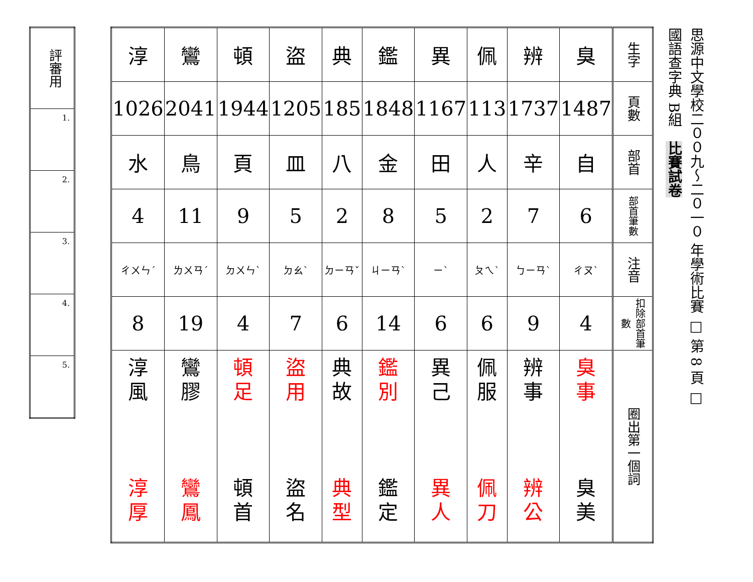思源中文學校二００九～二０一０ 年學術比賽 □ 第 8 頁 □
國語查字典 B組 比賽試卷
| 淳 | 鸞 | 頓 | 盜 | 典 | 鑑 | 異 | 佩 | 辨 | 臭 | 生字 |
| 1026 | 2041 | 1944 | 1205 | 185 | 1848 | 1167 | 113 | 1737 | 1487 | 頁數 |
| 水 | 鳥 | 頁 | 皿 | 八 | 金 | 田 | 人 | 辛 | 自 | 部首 |
| 4 | 11 | 9 | 5 | 2 | 8 | 5 | 2 | 7 | 6 | 部首筆數 |
| ㄔㄨㄣˊ | ㄌㄨㄢˊ | ㄉㄨㄣˋ | ㄉㄠˋ | ㄉㄧㄢˇ | ㄐㄧㄢˋ | ㄧˋ | ㄆㄟˋ | ㄅㄧㄢˋ | ㄔㄡˋ | 注音 |
| 8 | 19 | 4 | 7 | 6 | 14 | 6 | 6 | 9 | 4 | 扣除部首筆數 |
| 淳 風 淳 厚 | 鸞 膠 鸞 鳳 | 頓 足 頓 首 | 盜 用 盜 名 | 典 故 典 型 | 鑑 別 鑑 定 | 異 己 異 人 | 佩 服 佩 刀 | 辨 事 辨 公 | 臭 事 臭 美 | 圈出第一個詞 |
| 評審用 |
| 1. |
| 2. |
| 3. |
| 4. |
| 5. |